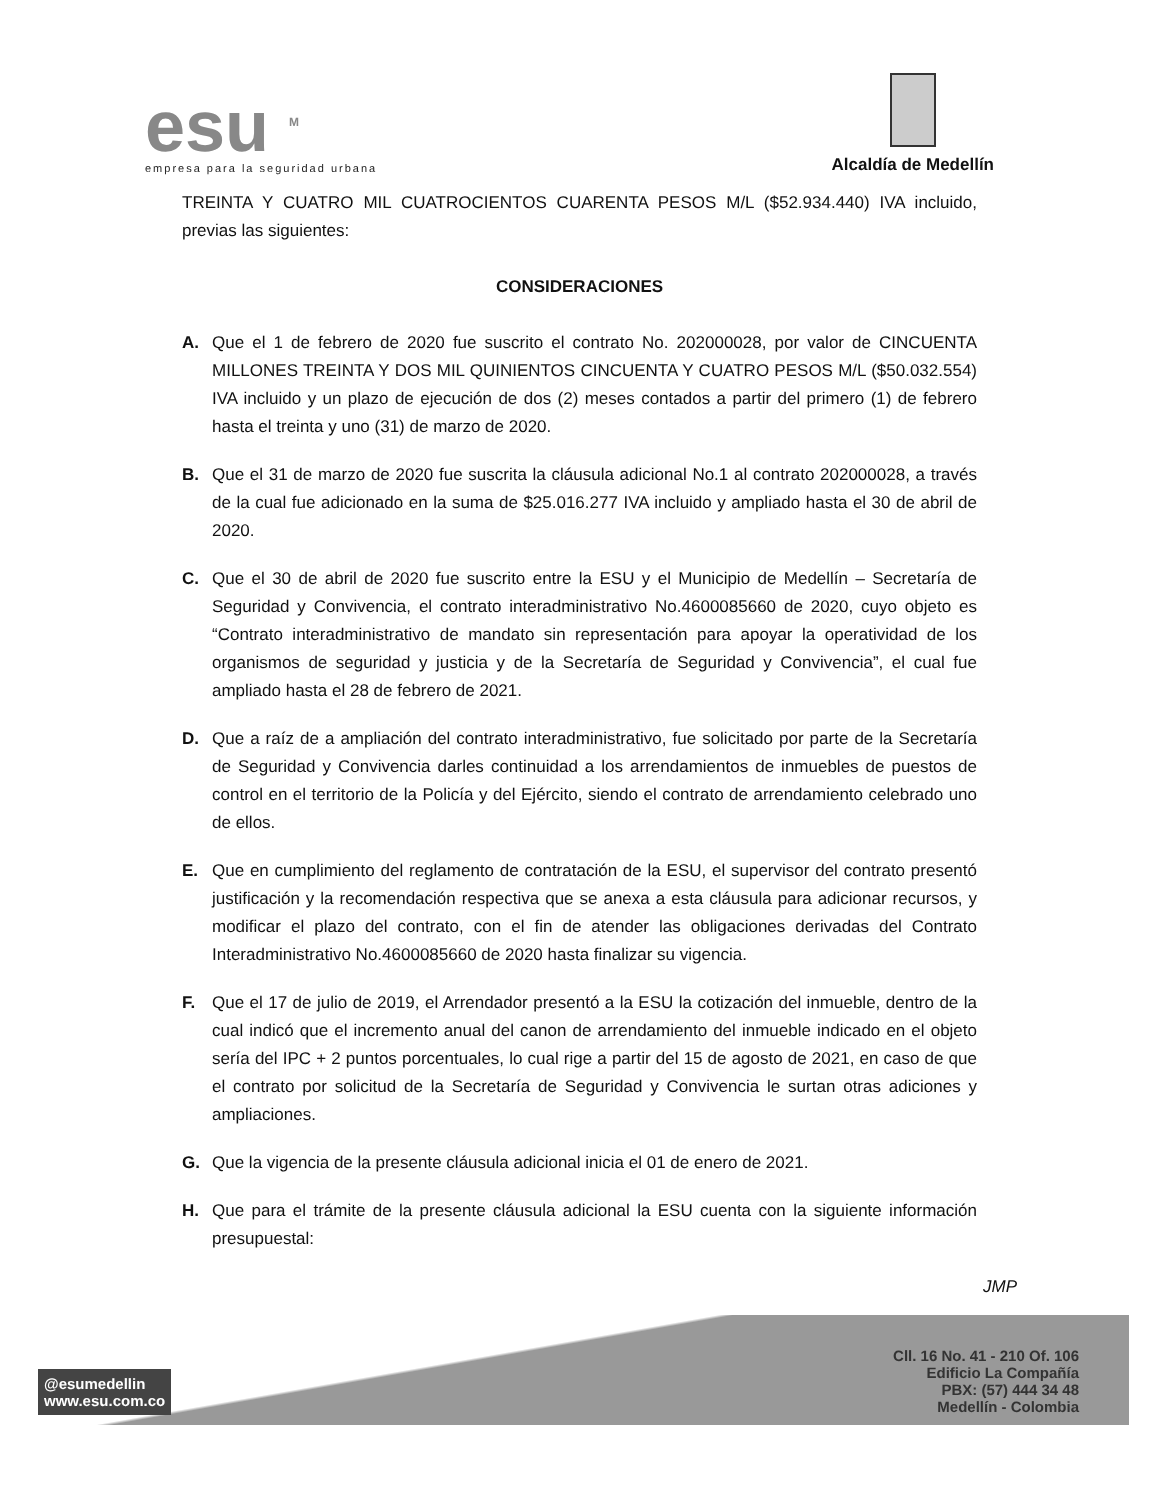esu <sup>M</sup>
empresa para la seguridad urbana
Alcaldía de Medellín
TREINTA Y CUATRO MIL CUATROCIENTOS CUARENTA PESOS M/L ($52.934.440) IVA incluido, previas las siguientes:
CONSIDERACIONES
A. Que el 1 de febrero de 2020 fue suscrito el contrato No. 202000028, por valor de CINCUENTA MILLONES TREINTA Y DOS MIL QUINIENTOS CINCUENTA Y CUATRO PESOS M/L ($50.032.554) IVA incluido y un plazo de ejecución de dos (2) meses contados a partir del primero (1) de febrero hasta el treinta y uno (31) de marzo de 2020.
B. Que el 31 de marzo de 2020 fue suscrita la cláusula adicional No.1 al contrato 202000028, a través de la cual fue adicionado en la suma de $25.016.277 IVA incluido y ampliado hasta el 30 de abril de 2020.
C. Que el 30 de abril de 2020 fue suscrito entre la ESU y el Municipio de Medellín – Secretaría de Seguridad y Convivencia, el contrato interadministrativo No.4600085660 de 2020, cuyo objeto es “Contrato interadministrativo de mandato sin representación para apoyar la operatividad de los organismos de seguridad y justicia y de la Secretaría de Seguridad y Convivencia”, el cual fue ampliado hasta el 28 de febrero de 2021.
D. Que a raíz de a ampliación del contrato interadministrativo, fue solicitado por parte de la Secretaría de Seguridad y Convivencia darles continuidad a los arrendamientos de inmuebles de puestos de control en el territorio de la Policía y del Ejército, siendo el contrato de arrendamiento celebrado uno de ellos.
E. Que en cumplimiento del reglamento de contratación de la ESU, el supervisor del contrato presentó justificación y la recomendación respectiva que se anexa a esta cláusula para adicionar recursos, y modificar el plazo del contrato, con el fin de atender las obligaciones derivadas del Contrato Interadministrativo No.4600085660 de 2020 hasta finalizar su vigencia.
F. Que el 17 de julio de 2019, el Arrendador presentó a la ESU la cotización del inmueble, dentro de la cual indicó que el incremento anual del canon de arrendamiento del inmueble indicado en el objeto sería del IPC + 2 puntos porcentuales, lo cual rige a partir del 15 de agosto de 2021, en caso de que el contrato por solicitud de la Secretaría de Seguridad y Convivencia le surtan otras adiciones y ampliaciones.
G. Que la vigencia de la presente cláusula adicional inicia el 01 de enero de 2021.
H. Que para el trámite de la presente cláusula adicional la ESU cuenta con la siguiente información presupuestal:
JMP
@esumedellin
www.esu.com.co
Cll. 16 No. 41 - 210 Of. 106
Edificio La Compañía
PBX: (57) 444 34 48
Medellín - Colombia